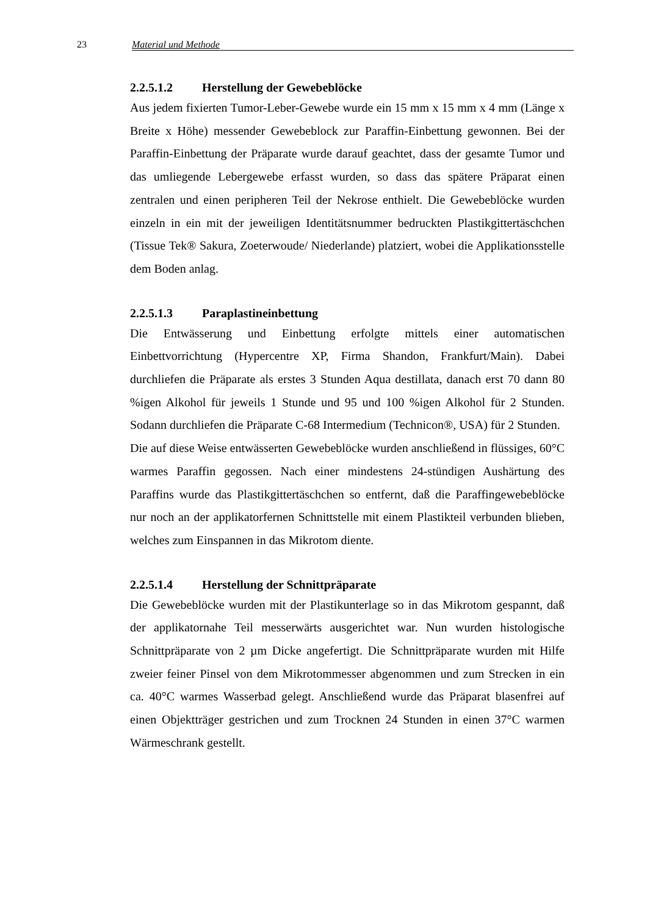23 Material und Methode
2.2.5.1.2 Herstellung der Gewebeblöcke
Aus jedem fixierten Tumor-Leber-Gewebe wurde ein 15 mm x 15 mm x 4 mm (Länge x Breite x Höhe) messender Gewebeblock zur Paraffin-Einbettung gewonnen. Bei der Paraffin-Einbettung der Präparate wurde darauf geachtet, dass der gesamte Tumor und das umliegende Lebergewebe erfasst wurden, so dass das spätere Präparat einen zentralen und einen peripheren Teil der Nekrose enthielt. Die Gewebeblöcke wurden einzeln in ein mit der jeweiligen Identitätsnummer bedruckten Plastikgittertäschchen (Tissue Tek® Sakura, Zoeterwoude/ Niederlande) platziert, wobei die Applikationsstelle dem Boden anlag.
2.2.5.1.3 Paraplastineinbettung
Die Entwässerung und Einbettung erfolgte mittels einer automatischen Einbettvorrichtung (Hypercentre XP, Firma Shandon, Frankfurt/Main). Dabei durchliefen die Präparate als erstes 3 Stunden Aqua destillata, danach erst 70 dann 80 %igen Alkohol für jeweils 1 Stunde und 95 und 100 %igen Alkohol für 2 Stunden. Sodann durchliefen die Präparate C-68 Intermedium (Technicon®, USA) für 2 Stunden.
Die auf diese Weise entwässerten Gewebeblöcke wurden anschließend in flüssiges, 60°C warmes Paraffin gegossen. Nach einer mindestens 24-stündigen Aushärtung des Paraffins wurde das Plastikgittertäschchen so entfernt, daß die Paraffingewebeblöcke nur noch an der applikatorfernen Schnittstelle mit einem Plastikteil verbunden blieben, welches zum Einspannen in das Mikrotom diente.
2.2.5.1.4 Herstellung der Schnittpräparate
Die Gewebeblöcke wurden mit der Plastikunterlage so in das Mikrotom gespannt, daß der applikatornahe Teil messerwärts ausgerichtet war. Nun wurden histologische Schnittpräparate von 2 µm Dicke angefertigt. Die Schnittpräparate wurden mit Hilfe zweier feiner Pinsel von dem Mikrotommesser abgenommen und zum Strecken in ein ca. 40°C warmes Wasserbad gelegt. Anschließend wurde das Präparat blasenfrei auf einen Objektträger gestrichen und zum Trocknen 24 Stunden in einen 37°C warmen Wärmeschrank gestellt.